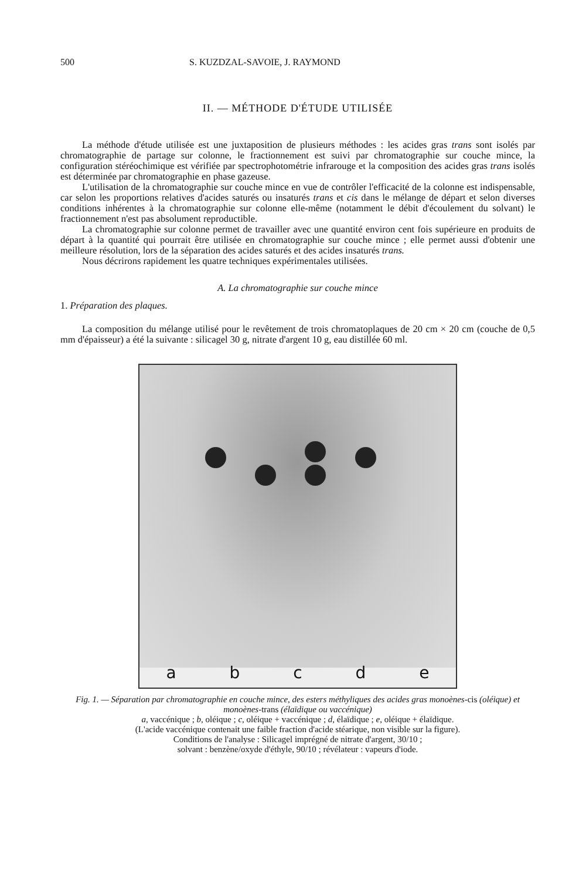500 S. KUZDZAL-SAVOIE, J. RAYMOND
II. — MÉTHODE D'ÉTUDE UTILISÉE
La méthode d'étude utilisée est une juxtaposition de plusieurs méthodes : les acides gras trans sont isolés par chromatographie de partage sur colonne, le fractionnement est suivi par chromatographie sur couche mince, la configuration stéréochimique est vérifiée par spectrophotométrie infrarouge et la composition des acides gras trans isolés est déterminée par chromatographie en phase gazeuse.
L'utilisation de la chromatographie sur couche mince en vue de contrôler l'efficacité de la colonne est indispensable, car selon les proportions relatives d'acides saturés ou insaturés trans et cis dans le mélange de départ et selon diverses conditions inhérentes à la chromatographie sur colonne elle-même (notamment le débit d'écoulement du solvant) le fractionnement n'est pas absolument reproductible.
La chromatographie sur colonne permet de travailler avec une quantité environ cent fois supérieure en produits de départ à la quantité qui pourrait être utilisée en chromatographie sur couche mince ; elle permet aussi d'obtenir une meilleure résolution, lors de la séparation des acides saturés et des acides insaturés trans.
Nous décrirons rapidement les quatre techniques expérimentales utilisées.
A. La chromatographie sur couche mince
1. Préparation des plaques.
La composition du mélange utilisé pour le revêtement de trois chromatoplaques de 20 cm × 20 cm (couche de 0,5 mm d'épaisseur) a été la suivante : silicagel 30 g, nitrate d'argent 10 g, eau distillée 60 ml.
a b c d e
Fig. 1. — Séparation par chromatographie en couche mince, des esters méthyliques des acides gras monoènes-cis (oléique) et monoènes-trans (élaïdique ou vaccénique)
a, vaccénique ; b, oléique ; c, oléique + vaccénique ; d, élaïdique ; e, oléique + élaïdique.
(L'acide vaccénique contenait une faible fraction d'acide stéarique, non visible sur la figure).
Conditions de l'analyse : Silicagel imprégné de nitrate d'argent, 30/10 ;
solvant : benzène/oxyde d'éthyle, 90/10 ; révélateur : vapeurs d'iode.